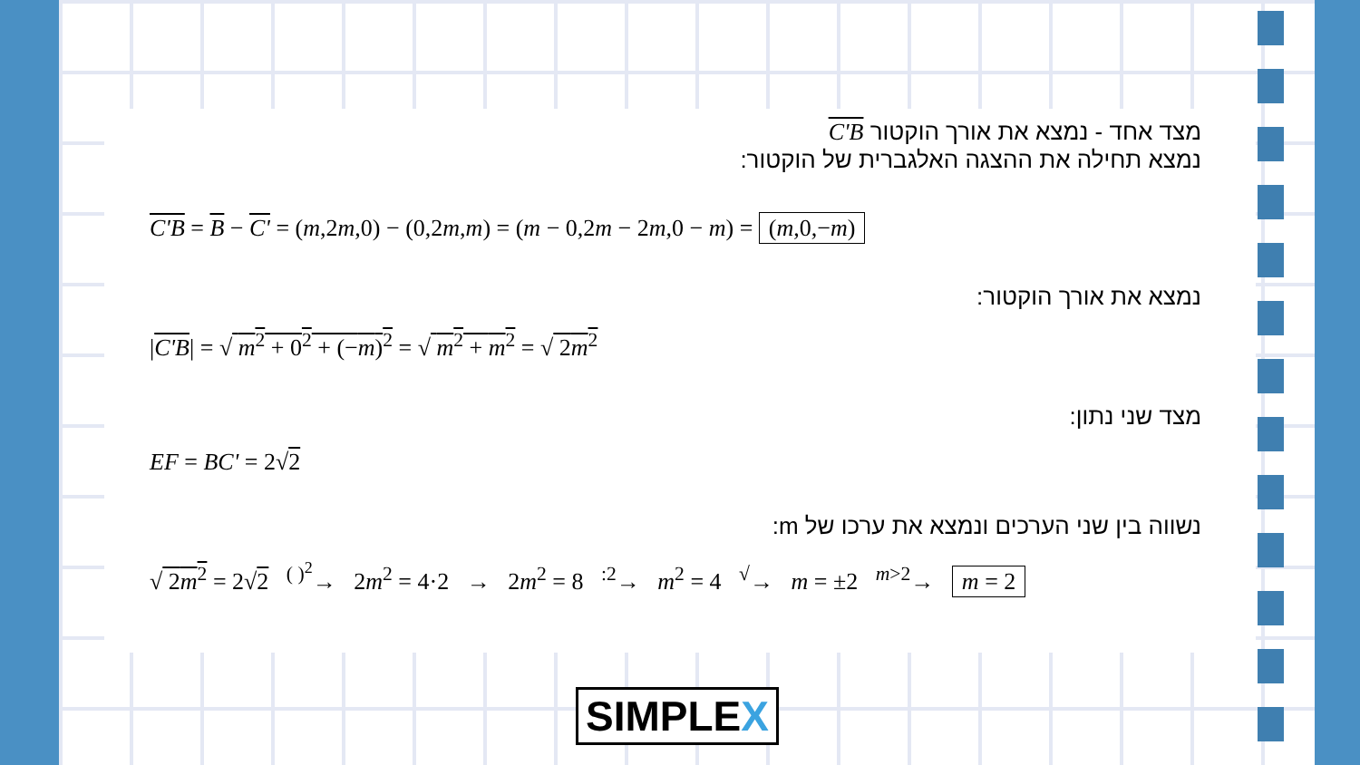מצד אחד - נמצא את אורך הוקטור C'B
נמצא תחילה את ההצגה האלגברית של הוקטור:
C'B = B − C' = (m,2m,0) − (0,2m,m) = (m − 0,2m − 2m,0 − m) = (m,0,−m)
נמצא את אורך הוקטור:
|C'B| = √ m<sup>2</sup> + 0<sup>2</sup> + (−m)<sup>2</sup> = √ m<sup>2</sup> + m<sup>2</sup> = √ 2m<sup>2</sup>
מצד שני נתון:
EF = BC' = 2√2
נשווה בין שני הערכים ונמצא את ערכו של m:
√ 2m<sup>2</sup> = 2√2 <sup>( )<sup>2</sup></sup>→ 2m<sup>2</sup> = 4·2 → 2m<sup>2</sup> = 8 <sup>:2</sup>→ m<sup>2</sup> = 4 <sup>√</sup>→ m = ±2 <sup>m>2</sup>→ m = 2
SIMPLEX